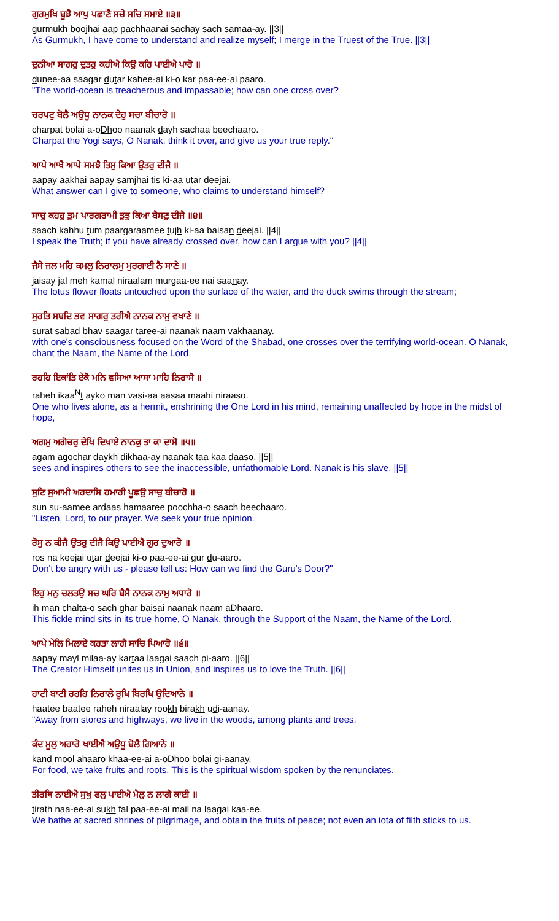ਗੁਰਮੁਖਿ ਬੂਝੈ ਆਪੁ ਪਛਾਣੈ ਸਚੇ ਸਚਿ ਸਮਾਏ ॥੩॥
gurmukh boojhai aap pachhaanai sachay sach samaa-ay. ||3||
As Gurmukh, I have come to understand and realize myself; I merge in the Truest of the True. ||3||
ਦੁਨੀਆ ਸਾਗਰੁ ਦੁਤਰੁ ਕਹੀਐ ਕਿਉ ਕਰਿ ਪਾਈਐ ਪਾਰੋ ॥
dunee-aa saagar dutar kahee-ai ki-o kar paa-ee-ai paaro.
"The world-ocean is treacherous and impassable; how can one cross over?
ਚਰਪਟੁ ਬੋਲੈ ਅਉਧੂ ਨਾਨਕ ਦੇਹੁ ਸਚਾ ਬੀਚਾਰੋ ॥
charpat bolai a-oDhoo naanak dayh sachaa beechaaro.
Charpat the Yogi says, O Nanak, think it over, and give us your true reply."
ਆਪੇ ਆਖੈ ਆਪੇ ਸਮਝੈ ਤਿਸੁ ਕਿਆ ਉਤਰੁ ਦੀਜੈ ॥
aapay aakhai aapay samjhai tis ki-aa utar deejai.
What answer can I give to someone, who claims to understand himself?
ਸਾਚੁ ਕਹਹੁ ਤੁਮ ਪਾਰਗਰਾਮੀ ਤੁਝੁ ਕਿਆ ਬੈਸਣੁ ਦੀਜੈ ॥੪॥
saach kahhu tum paargaraamee tujh ki-aa baisan deejai. ||4||
I speak the Truth; if you have already crossed over, how can I argue with you? ||4||
ਜੈਸੇ ਜਲ ਮਹਿ ਕਮਲੁ ਨਿਰਾਲਮੁ ਮੁਰਗਾਈ ਨੈ ਸਾਣੇ ॥
jaisay jal meh kamal niraalam murgaa-ee nai saanay.
The lotus flower floats untouched upon the surface of the water, and the duck swims through the stream;
ਸੁਰਤਿ ਸਬਦਿ ਭਵ ਸਾਗਰੁ ਤਰੀਐ ਨਾਨਕ ਨਾਮੁ ਵਖਾਣੇ ॥
surat sabad bhav saagar taree-ai naanak naam vakhaanay.
with one's consciousness focused on the Word of the Shabad, one crosses over the terrifying world-ocean. O Nanak, chant the Naam, the Name of the Lord.
ਰਹਹਿ ਇਕਾਂਤਿ ਏਕੋ ਮਨਿ ਵਸਿਆ ਆਸਾ ਮਾਹਿ ਨਿਰਾਸੋ ॥
raheh ikaa<sup>N</sup>t ayko man vasi-aa aasaa maahi niraaso.
One who lives alone, as a hermit, enshrining the One Lord in his mind, remaining unaffected by hope in the midst of hope,
ਅਗਮੁ ਅਗੋਚਰੁ ਦੇਖਿ ਦਿਖਾਏ ਨਾਨਕੁ ਤਾ ਕਾ ਦਾਸੋ ॥੫॥
agam agochar daykh dikhaa-ay naanak taa kaa daaso. ||5||
sees and inspires others to see the inaccessible, unfathomable Lord. Nanak is his slave. ||5||
ਸੁਣਿ ਸੁਆਮੀ ਅਰਦਾਸਿ ਹਮਾਰੀ ਪੂਛਉ ਸਾਚੁ ਬੀਚਾਰੋ ॥
sun su-aamee ardaas hamaaree poochha-o saach beechaaro.
"Listen, Lord, to our prayer. We seek your true opinion.
ਰੋਸੁ ਨ ਕੀਜੈ ਉਤਰੁ ਦੀਜੈ ਕਿਉ ਪਾਈਐ ਗੁਰ ਦੁਆਰੋ ॥
ros na keejai utar deejai ki-o paa-ee-ai gur du-aaro.
Don't be angry with us - please tell us: How can we find the Guru's Door?"
ਇਹੁ ਮਨੁ ਚਲਤਉ ਸਚ ਘਰਿ ਬੈਸੈ ਨਾਨਕ ਨਾਮੁ ਅਧਾਰੋ ॥
ih man chalta-o sach ghar baisai naanak naam aDhaaro.
This fickle mind sits in its true home, O Nanak, through the Support of the Naam, the Name of the Lord.
ਆਪੇ ਮੇਲਿ ਮਿਲਾਏ ਕਰਤਾ ਲਾਗੈ ਸਾਚਿ ਪਿਆਰੋ ॥੬॥
aapay mayl milaa-ay kartaa laagai saach pi-aaro. ||6||
The Creator Himself unites us in Union, and inspires us to love the Truth. ||6||
ਹਾਟੀ ਬਾਟੀ ਰਹਹਿ ਨਿਰਾਲੇ ਰੂਖਿ ਬਿਰਖਿ ਉਦਿਆਨੇ ॥
haatee baatee raheh niraalay rookh birakh udi-aanay.
"Away from stores and highways, we live in the woods, among plants and trees.
ਕੰਦ ਮੂਲੁ ਅਹਾਰੋ ਖਾਈਐ ਅਉਧੂ ਬੋਲੈ ਗਿਆਨੇ ॥
kand mool ahaaro khaa-ee-ai a-oDhoo bolai gi-aanay.
For food, we take fruits and roots. This is the spiritual wisdom spoken by the renunciates.
ਤੀਰਥਿ ਨਾਈਐ ਸੁਖੁ ਫਲੁ ਪਾਈਐ ਮੈਲੁ ਨ ਲਾਗੈ ਕਾਈ ॥
tirath naa-ee-ai sukh fal paa-ee-ai mail na laagai kaa-ee.
We bathe at sacred shrines of pilgrimage, and obtain the fruits of peace; not even an iota of filth sticks to us.